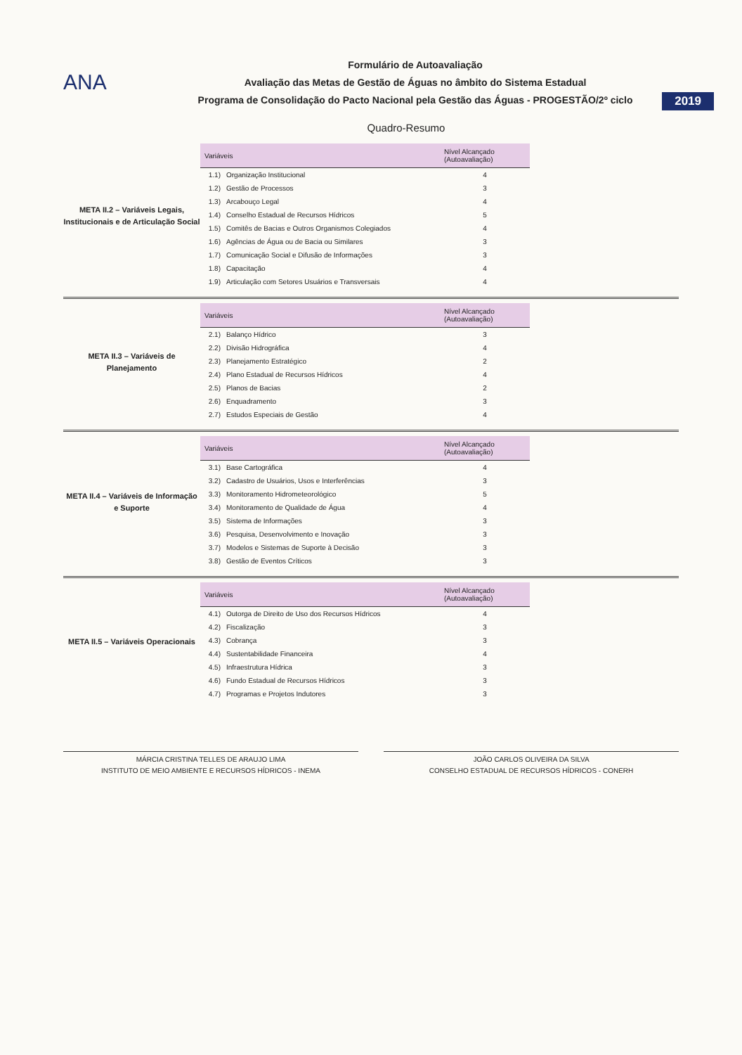ANA
Formulário de Autoavaliação
Avaliação das Metas de Gestão de Águas no âmbito do Sistema Estadual
Programa de Consolidação do Pacto Nacional pela Gestão das Águas - PROGESTÃO/2º ciclo
2019
Quadro-Resumo
META II.2 – Variáveis Legais, Institucionais e de Articulação Social
| Variáveis | | Nível Alcançado (Autoavaliação) |
| --- | --- | --- |
| 1.1) | Organização Institucional | 4 |
| 1.2) | Gestão de Processos | 3 |
| 1.3) | Arcabouço Legal | 4 |
| 1.4) | Conselho Estadual de Recursos Hídricos | 5 |
| 1.5) | Comitês de Bacias e Outros Organismos Colegiados | 4 |
| 1.6) | Agências de Água ou de Bacia ou Similares | 3 |
| 1.7) | Comunicação Social e Difusão de Informações | 3 |
| 1.8) | Capacitação | 4 |
| 1.9) | Articulação com Setores Usuários e Transversais | 4 |
META II.3 – Variáveis de Planejamento
| Variáveis | | Nível Alcançado (Autoavaliação) |
| --- | --- | --- |
| 2.1) | Balanço Hídrico | 3 |
| 2.2) | Divisão Hidrográfica | 4 |
| 2.3) | Planejamento Estratégico | 2 |
| 2.4) | Plano Estadual de Recursos Hídricos | 4 |
| 2.5) | Planos de Bacias | 2 |
| 2.6) | Enquadramento | 3 |
| 2.7) | Estudos Especiais de Gestão | 4 |
META II.4 – Variáveis de Informação e Suporte
| Variáveis | | Nível Alcançado (Autoavaliação) |
| --- | --- | --- |
| 3.1) | Base Cartográfica | 4 |
| 3.2) | Cadastro de Usuários, Usos e Interferências | 3 |
| 3.3) | Monitoramento Hidrometeorológico | 5 |
| 3.4) | Monitoramento de Qualidade de Água | 4 |
| 3.5) | Sistema de Informações | 3 |
| 3.6) | Pesquisa, Desenvolvimento e Inovação | 3 |
| 3.7) | Modelos e Sistemas de Suporte à Decisão | 3 |
| 3.8) | Gestão de Eventos Críticos | 3 |
META II.5 – Variáveis Operacionais
| Variáveis | | Nível Alcançado (Autoavaliação) |
| --- | --- | --- |
| 4.1) | Outorga de Direito de Uso dos Recursos Hídricos | 4 |
| 4.2) | Fiscalização | 3 |
| 4.3) | Cobrança | 3 |
| 4.4) | Sustentabilidade Financeira | 4 |
| 4.5) | Infraestrutura Hídrica | 3 |
| 4.6) | Fundo Estadual de Recursos Hídricos | 3 |
| 4.7) | Programas e Projetos Indutores | 3 |
MÁRCIA CRISTINA TELLES DE ARAUJO LIMA
INSTITUTO DE MEIO AMBIENTE E RECURSOS HÍDRICOS - INEMA
JOÃO CARLOS OLIVEIRA DA SILVA
CONSELHO ESTADUAL DE RECURSOS HÍDRICOS - CONERH